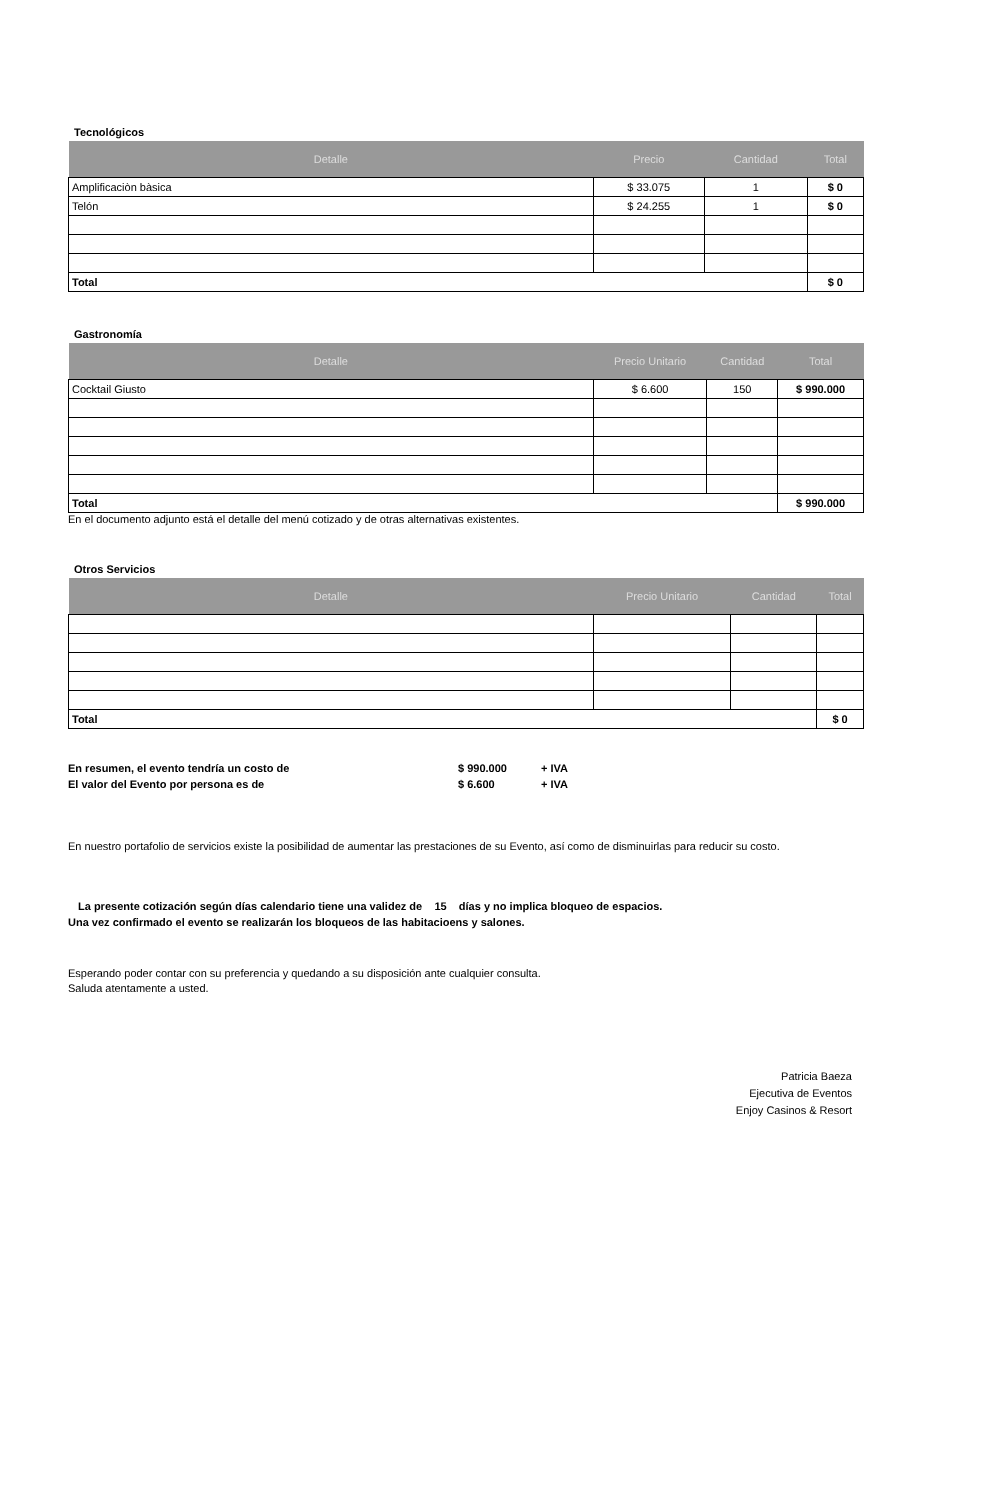Tecnológicos
| Detalle | Precio | Cantidad | Total |
| --- | --- | --- | --- |
| Amplificaciòn bàsica | $ 33.075 | 1 | $ 0 |
| Telón | $ 24.255 | 1 | $ 0 |
| Total | | | $ 0 |
Gastronomía
| Detalle | Precio Unitario | Cantidad | Total |
| --- | --- | --- | --- |
| Cocktail Giusto | $ 6.600 | 150 | $ 990.000 |
| Total | | | $ 990.000 |
En el documento adjunto está el detalle del menú cotizado y de otras alternativas existentes.
Otros Servicios
| Detalle | Precio Unitario | Cantidad | Total |
| --- | --- | --- | --- |
| Total | | | $ 0 |
En resumen, el evento tendría un costo de $ 990.000 + IVA
El valor del Evento por persona es de $ 6.600 + IVA
En nuestro portafolio de servicios existe la posibilidad de aumentar las prestaciones de su Evento, así como de disminuirlas para reducir su costo.
La presente cotización según días calendario tiene una validez de 15 días y no implica bloqueo de espacios.
Una vez confirmado el evento se realizarán los bloqueos de las habitacioens y salones.
Esperando poder contar con su preferencia y quedando a su disposición ante cualquier consulta.
Saluda atentamente a usted.
Patricia Baeza
Ejecutiva de Eventos
Enjoy Casinos & Resort